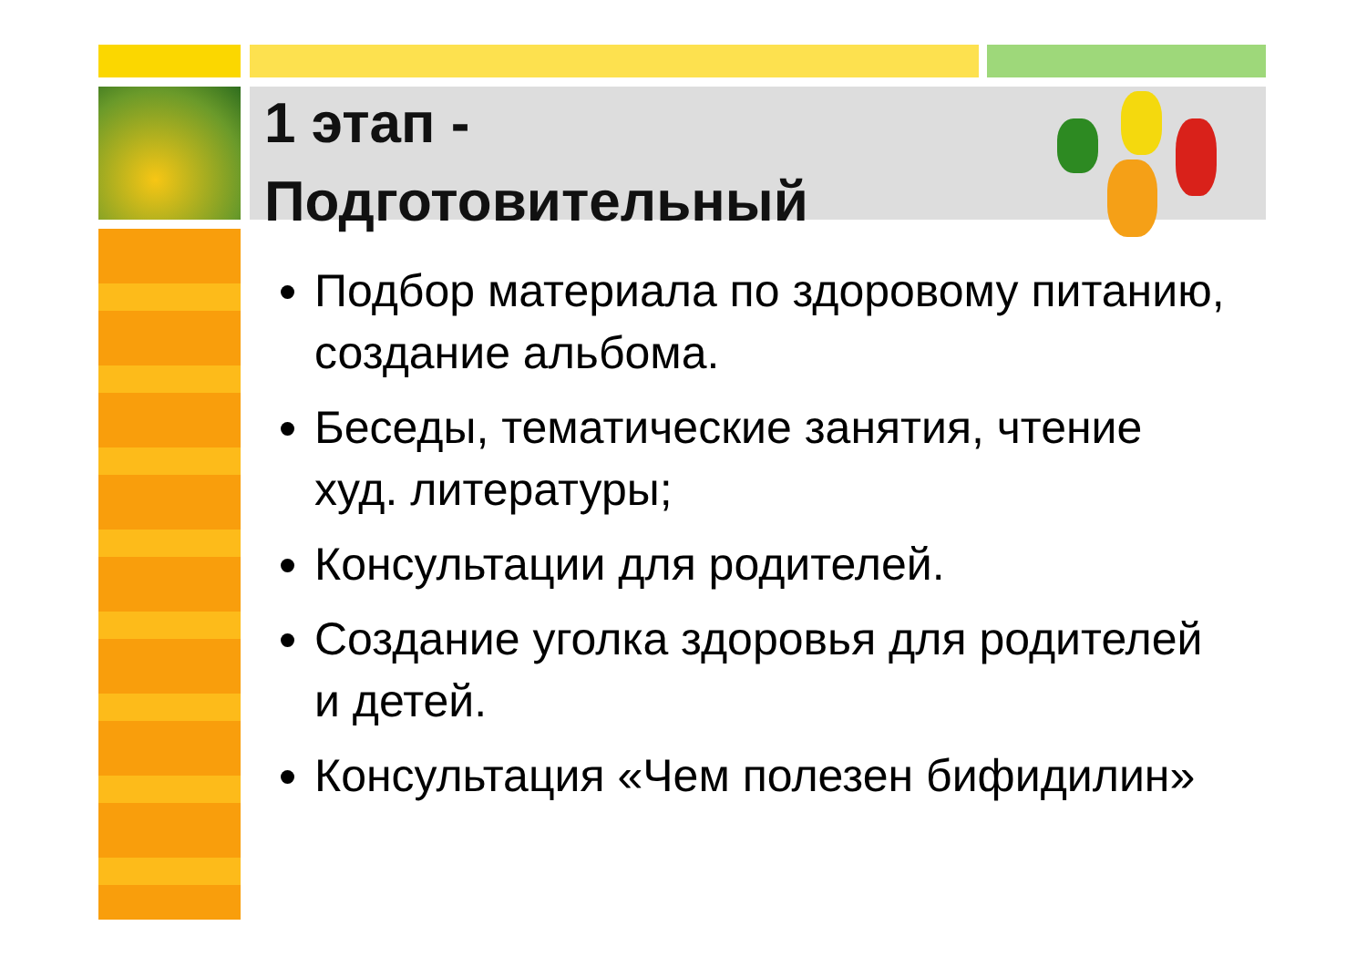1 этап -
Подготовительный
Подбор материала по здоровому питанию, создание альбома.
Беседы, тематические занятия, чтение худ. литературы;
Консультации для родителей.
Создание уголка здоровья для родителей и детей.
Консультация «Чем полезен бифидилин»